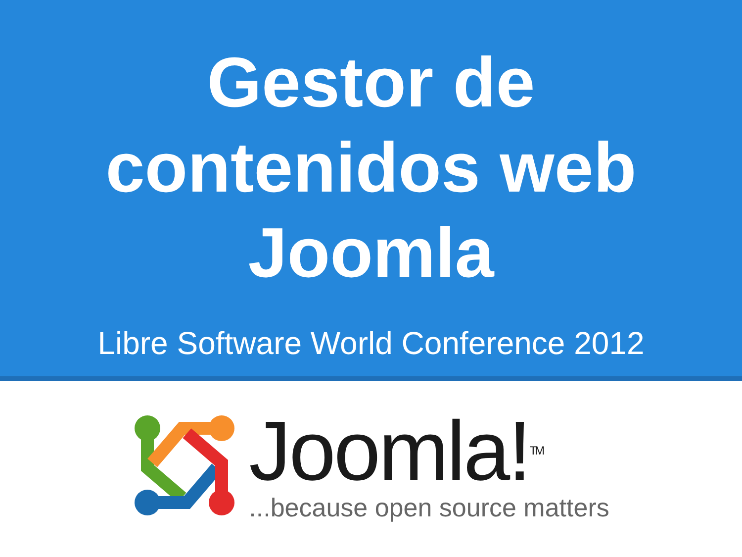Gestor de
contenidos web
Joomla
Libre Software World Conference 2012
Joomla!<sup>TM</sup>
...because open source matters